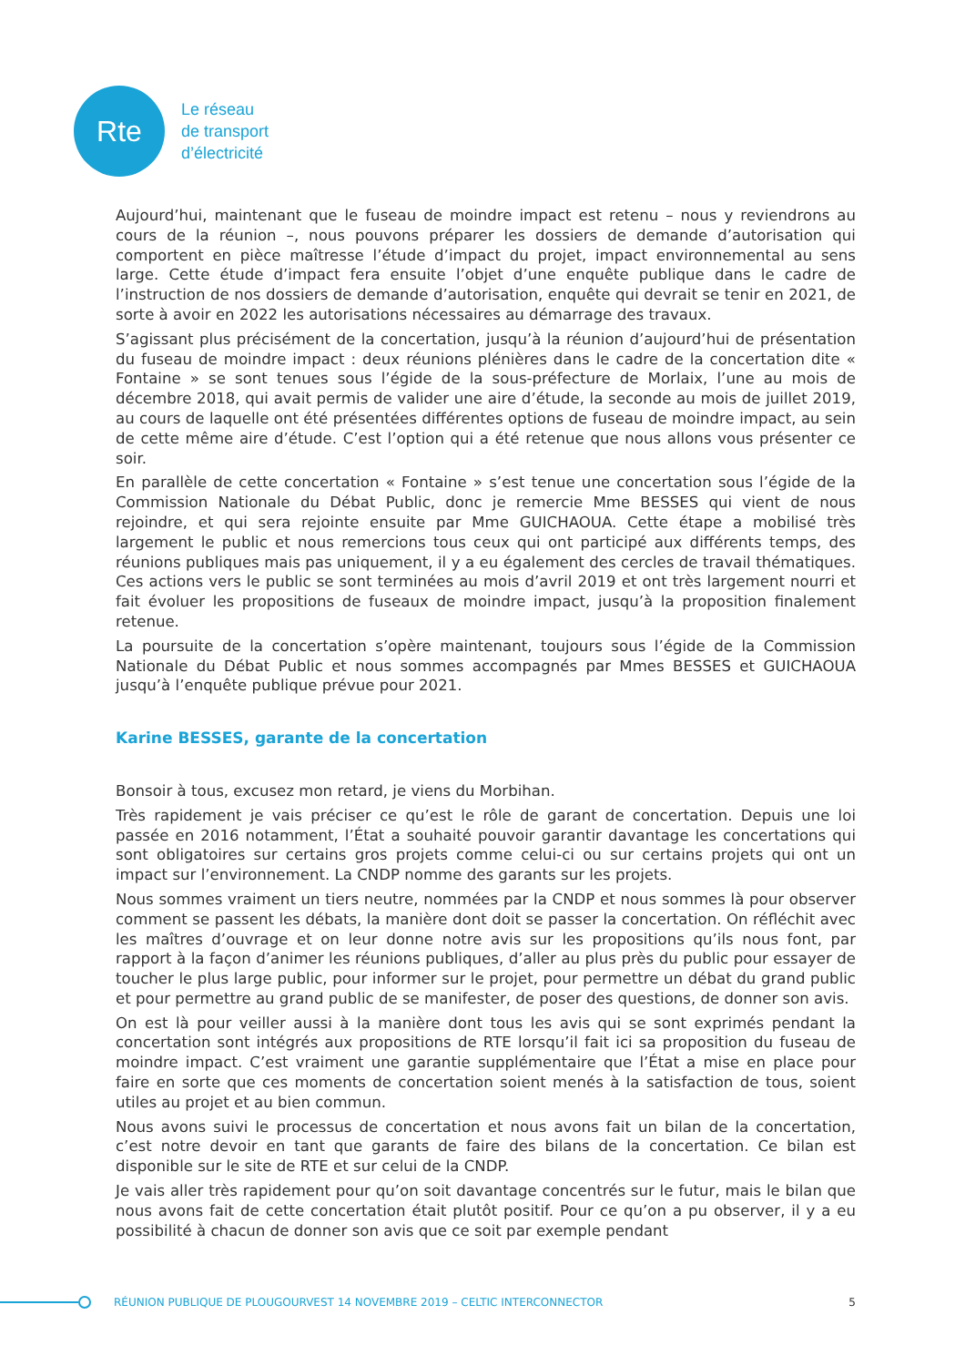Rte
Le réseau
de transport
d’électricité
Aujourd’hui, maintenant que le fuseau de moindre impact est retenu – nous y reviendrons au cours de la réunion –, nous pouvons préparer les dossiers de demande d’autorisation qui comportent en pièce maîtresse l’étude d’impact du projet, impact environnemental au sens large. Cette étude d’impact fera ensuite l’objet d’une enquête publique dans le cadre de l’instruction de nos dossiers de demande d’autorisation, enquête qui devrait se tenir en 2021, de sorte à avoir en 2022 les autorisations nécessaires au démarrage des travaux.
S’agissant plus précisément de la concertation, jusqu’à la réunion d’aujourd’hui de présentation du fuseau de moindre impact : deux réunions plénières dans le cadre de la concertation dite « Fontaine » se sont tenues sous l’égide de la sous-préfecture de Morlaix, l’une au mois de décembre 2018, qui avait permis de valider une aire d’étude, la seconde au mois de juillet 2019, au cours de laquelle ont été présentées différentes options de fuseau de moindre impact, au sein de cette même aire d’étude. C’est l’option qui a été retenue que nous allons vous présenter ce soir.
En parallèle de cette concertation « Fontaine » s’est tenue une concertation sous l’égide de la Commission Nationale du Débat Public, donc je remercie Mme BESSES qui vient de nous rejoindre, et qui sera rejointe ensuite par Mme GUICHAOUA. Cette étape a mobilisé très largement le public et nous remercions tous ceux qui ont participé aux différents temps, des réunions publiques mais pas uniquement, il y a eu également des cercles de travail thématiques. Ces actions vers le public se sont terminées au mois d’avril 2019 et ont très largement nourri et fait évoluer les propositions de fuseaux de moindre impact, jusqu’à la proposition finalement retenue.
La poursuite de la concertation s’opère maintenant, toujours sous l’égide de la Commission Nationale du Débat Public et nous sommes accompagnés par Mmes BESSES et GUICHAOUA jusqu’à l’enquête publique prévue pour 2021.
Karine BESSES, garante de la concertation
Bonsoir à tous, excusez mon retard, je viens du Morbihan.
Très rapidement je vais préciser ce qu’est le rôle de garant de concertation. Depuis une loi passée en 2016 notamment, l’État a souhaité pouvoir garantir davantage les concertations qui sont obligatoires sur certains gros projets comme celui-ci ou sur certains projets qui ont un impact sur l’environnement. La CNDP nomme des garants sur les projets.
Nous sommes vraiment un tiers neutre, nommées par la CNDP et nous sommes là pour observer comment se passent les débats, la manière dont doit se passer la concertation. On réfléchit avec les maîtres d’ouvrage et on leur donne notre avis sur les propositions qu’ils nous font, par rapport à la façon d’animer les réunions publiques, d’aller au plus près du public pour essayer de toucher le plus large public, pour informer sur le projet, pour permettre un débat du grand public et pour permettre au grand public de se manifester, de poser des questions, de donner son avis.
On est là pour veiller aussi à la manière dont tous les avis qui se sont exprimés pendant la concertation sont intégrés aux propositions de RTE lorsqu’il fait ici sa proposition du fuseau de moindre impact. C’est vraiment une garantie supplémentaire que l’État a mise en place pour faire en sorte que ces moments de concertation soient menés à la satisfaction de tous, soient utiles au projet et au bien commun.
Nous avons suivi le processus de concertation et nous avons fait un bilan de la concertation, c’est notre devoir en tant que garants de faire des bilans de la concertation. Ce bilan est disponible sur le site de RTE et sur celui de la CNDP.
Je vais aller très rapidement pour qu’on soit davantage concentrés sur le futur, mais le bilan que nous avons fait de cette concertation était plutôt positif. Pour ce qu’on a pu observer, il y a eu possibilité à chacun de donner son avis que ce soit par exemple pendant
RÉUNION PUBLIQUE DE PLOUGOURVEST 14 NOVEMBRE 2019 – CELTIC INTERCONNECTOR
5